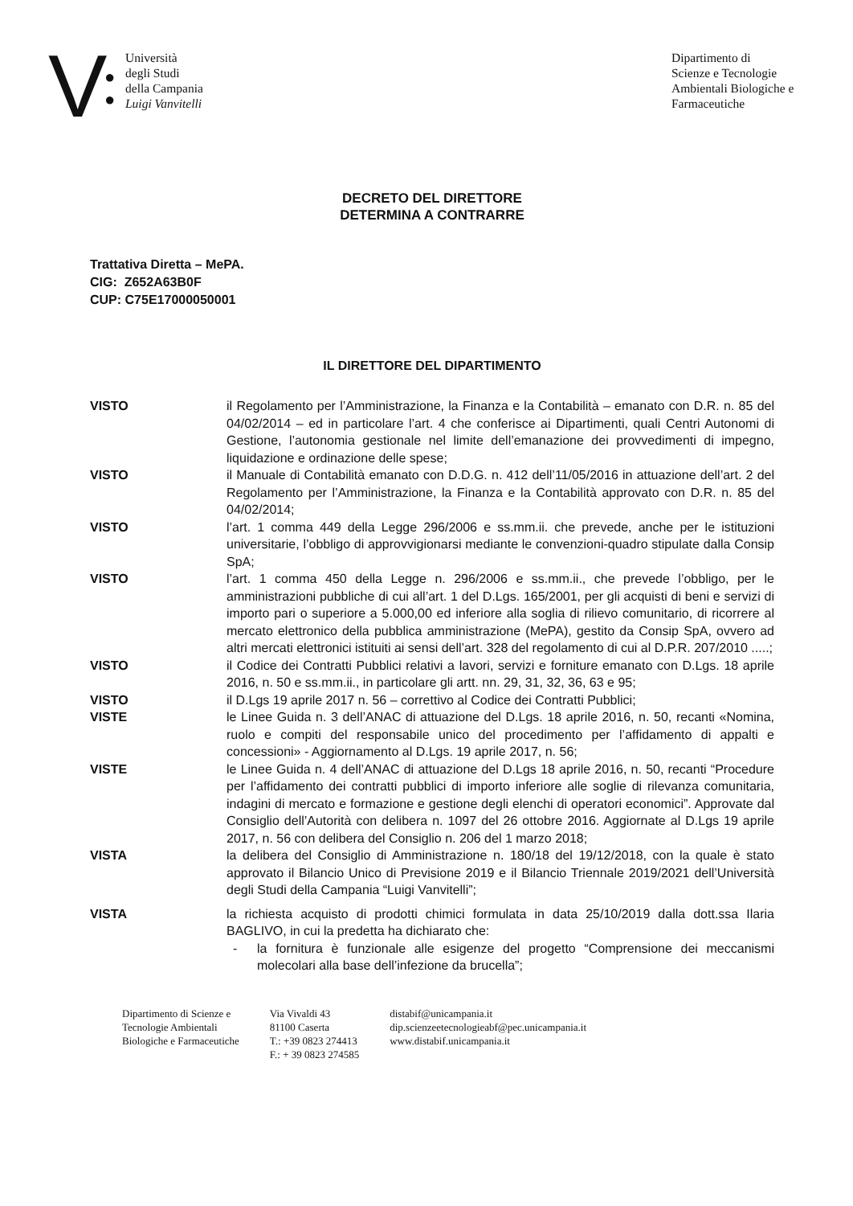V
●
●
Università
degli Studi
della Campania
Luigi Vanvitelli
Dipartimento di
Scienze e Tecnologie
Ambientali Biologiche e
Farmaceutiche
DECRETO DEL DIRETTORE
DETERMINA A CONTRARRE
Trattativa Diretta – MePA.
CIG: Z652A63B0F
CUP: C75E17000050001
IL DIRETTORE DEL DIPARTIMENTO
VISTO il Regolamento per l’Amministrazione, la Finanza e la Contabilità – emanato con D.R. n. 85 del 04/02/2014 – ed in particolare l’art. 4 che conferisce ai Dipartimenti, quali Centri Autonomi di Gestione, l’autonomia gestionale nel limite dell’emanazione dei provvedimenti di impegno, liquidazione e ordinazione delle spese;
VISTO il Manuale di Contabilità emanato con D.D.G. n. 412 dell’11/05/2016 in attuazione dell’art. 2 del Regolamento per l’Amministrazione, la Finanza e la Contabilità approvato con D.R. n. 85 del 04/02/2014;
VISTO l’art. 1 comma 449 della Legge 296/2006 e ss.mm.ii. che prevede, anche per le istituzioni universitarie, l’obbligo di approvvigionarsi mediante le convenzioni-quadro stipulate dalla Consip SpA;
VISTO l’art. 1 comma 450 della Legge n. 296/2006 e ss.mm.ii., che prevede l’obbligo, per le amministrazioni pubbliche di cui all’art. 1 del D.Lgs. 165/2001, per gli acquisti di beni e servizi di importo pari o superiore a 5.000,00 ed inferiore alla soglia di rilievo comunitario, di ricorrere al mercato elettronico della pubblica amministrazione (MePA), gestito da Consip SpA, ovvero ad altri mercati elettronici istituiti ai sensi dell’art. 328 del regolamento di cui al D.P.R. 207/2010 .....;
VISTO il Codice dei Contratti Pubblici relativi a lavori, servizi e forniture emanato con D.Lgs. 18 aprile 2016, n. 50 e ss.mm.ii., in particolare gli artt. nn. 29, 31, 32, 36, 63 e 95;
VISTO il D.Lgs 19 aprile 2017 n. 56 – correttivo al Codice dei Contratti Pubblici;
VISTE le Linee Guida n. 3 dell’ANAC di attuazione del D.Lgs. 18 aprile 2016, n. 50, recanti «Nomina, ruolo e compiti del responsabile unico del procedimento per l’affidamento di appalti e concessioni» - Aggiornamento al D.Lgs. 19 aprile 2017, n. 56;
VISTE le Linee Guida n. 4 dell’ANAC di attuazione del D.Lgs 18 aprile 2016, n. 50, recanti “Procedure per l’affidamento dei contratti pubblici di importo inferiore alle soglie di rilevanza comunitaria, indagini di mercato e formazione e gestione degli elenchi di operatori economici”. Approvate dal Consiglio dell’Autorità con delibera n. 1097 del 26 ottobre 2016. Aggiornate al D.Lgs 19 aprile 2017, n. 56 con delibera del Consiglio n. 206 del 1 marzo 2018;
VISTA la delibera del Consiglio di Amministrazione n. 180/18 del 19/12/2018, con la quale è stato approvato il Bilancio Unico di Previsione 2019 e il Bilancio Triennale 2019/2021 dell’Università degli Studi della Campania “Luigi Vanvitelli”;
VISTA la richiesta acquisto di prodotti chimici formulata in data 25/10/2019 dalla dott.ssa Ilaria BAGLIVO, in cui la predetta ha dichiarato che:
- la fornitura è funzionale alle esigenze del progetto “Comprensione dei meccanismi molecolari alla base dell’infezione da brucella”;
Dipartimento di Scienze e
Tecnologie Ambientali
Biologiche e Farmaceutiche
Via Vivaldi 43
81100 Caserta
T.: +39 0823 274413
F.: + 39 0823 274585
distabif@unicampania.it
dip.scienzeetecnologieabf@pec.unicampania.it
www.distabif.unicampania.it